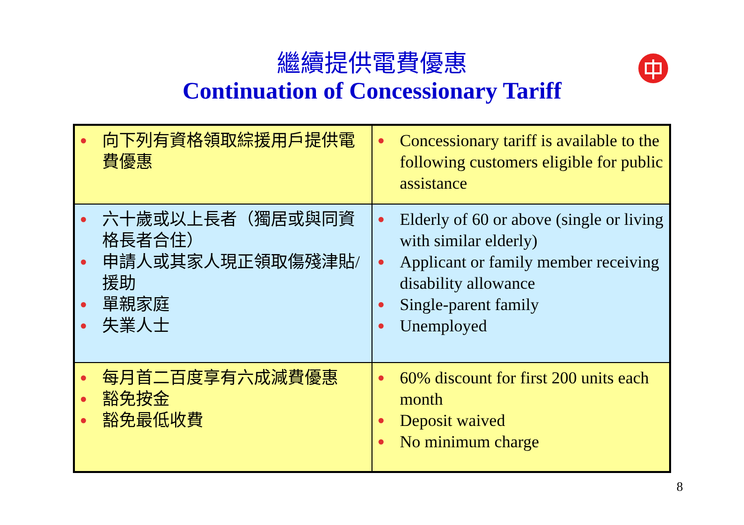繼續提供電費優惠
Continuation of Concessionary Tariff
| ● 向下列有資格領取綜援用戶提供電費優惠 | ● Concessionary tariff is available to the following customers eligible for public assistance |
| ● 六十歲或以上長者（獨居或與同資格長者合住） ● 申請人或其家人現正領取傷殘津貼/援助 ● 單親家庭 ● 失業人士 | ● Elderly of 60 or above (single or living with similar elderly) ● Applicant or family member receiving disability allowance ● Single-parent family ● Unemployed |
| ● 每月首二百度享有六成減費優惠 ● 豁免按金 ● 豁免最低收費 | ● 60% discount for first 200 units each month ● Deposit waived ● No minimum charge |
8